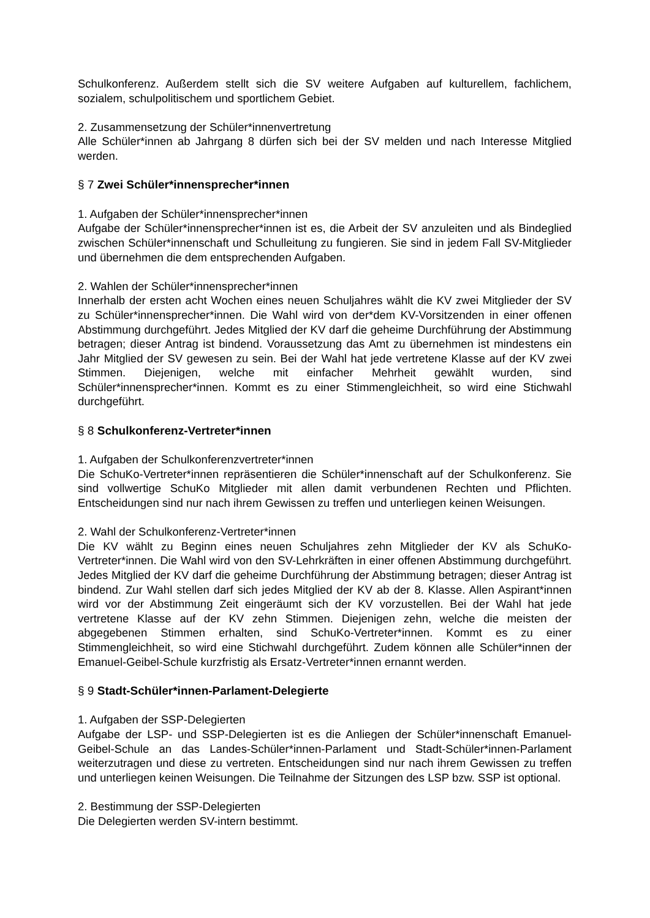Schulkonferenz. Außerdem stellt sich die SV weitere Aufgaben auf kulturellem, fachlichem, sozialem, schulpolitischem und sportlichem Gebiet.
2. Zusammensetzung der Schüler*innenvertretung
Alle Schüler*innen ab Jahrgang 8 dürfen sich bei der SV melden und nach Interesse Mitglied werden.
§ 7 Zwei Schüler*innensprecher*innen
1. Aufgaben der Schüler*innensprecher*innen
Aufgabe der Schüler*innensprecher*innen ist es, die Arbeit der SV anzuleiten und als Bindeglied zwischen Schüler*innenschaft und Schulleitung zu fungieren. Sie sind in jedem Fall SV-Mitglieder und übernehmen die dem entsprechenden Aufgaben.
2. Wahlen der Schüler*innensprecher*innen
Innerhalb der ersten acht Wochen eines neuen Schuljahres wählt die KV zwei Mitglieder der SV zu Schüler*innensprecher*innen. Die Wahl wird von der*dem KV-Vorsitzenden in einer offenen Abstimmung durchgeführt. Jedes Mitglied der KV darf die geheime Durchführung der Abstimmung betragen; dieser Antrag ist bindend. Voraussetzung das Amt zu übernehmen ist mindestens ein Jahr Mitglied der SV gewesen zu sein. Bei der Wahl hat jede vertretene Klasse auf der KV zwei Stimmen. Diejenigen, welche mit einfacher Mehrheit gewählt wurden, sind Schüler*innensprecher*innen. Kommt es zu einer Stimmengleichheit, so wird eine Stichwahl durchgeführt.
§ 8 Schulkonferenz-Vertreter*innen
1. Aufgaben der Schulkonferenzvertreter*innen
Die SchuKo-Vertreter*innen repräsentieren die Schüler*innenschaft auf der Schulkonferenz. Sie sind vollwertige SchuKo Mitglieder mit allen damit verbundenen Rechten und Pflichten. Entscheidungen sind nur nach ihrem Gewissen zu treffen und unterliegen keinen Weisungen.
2. Wahl der Schulkonferenz-Vertreter*innen
Die KV wählt zu Beginn eines neuen Schuljahres zehn Mitglieder der KV als SchuKo-Vertreter*innen. Die Wahl wird von den SV-Lehrkräften in einer offenen Abstimmung durchgeführt. Jedes Mitglied der KV darf die geheime Durchführung der Abstimmung betragen; dieser Antrag ist bindend. Zur Wahl stellen darf sich jedes Mitglied der KV ab der 8. Klasse. Allen Aspirant*innen wird vor der Abstimmung Zeit eingeräumt sich der KV vorzustellen. Bei der Wahl hat jede vertretene Klasse auf der KV zehn Stimmen. Diejenigen zehn, welche die meisten der abgegebenen Stimmen erhalten, sind SchuKo-Vertreter*innen. Kommt es zu einer Stimmengleichheit, so wird eine Stichwahl durchgeführt. Zudem können alle Schüler*innen der Emanuel-Geibel-Schule kurzfristig als Ersatz-Vertreter*innen ernannt werden.
§ 9 Stadt-Schüler*innen-Parlament-Delegierte
1. Aufgaben der SSP-Delegierten
Aufgabe der LSP- und SSP-Delegierten ist es die Anliegen der Schüler*innenschaft Emanuel-Geibel-Schule an das Landes-Schüler*innen-Parlament und Stadt-Schüler*innen-Parlament weiterzutragen und diese zu vertreten. Entscheidungen sind nur nach ihrem Gewissen zu treffen und unterliegen keinen Weisungen. Die Teilnahme der Sitzungen des LSP bzw. SSP ist optional.
2. Bestimmung der SSP-Delegierten
Die Delegierten werden SV-intern bestimmt.